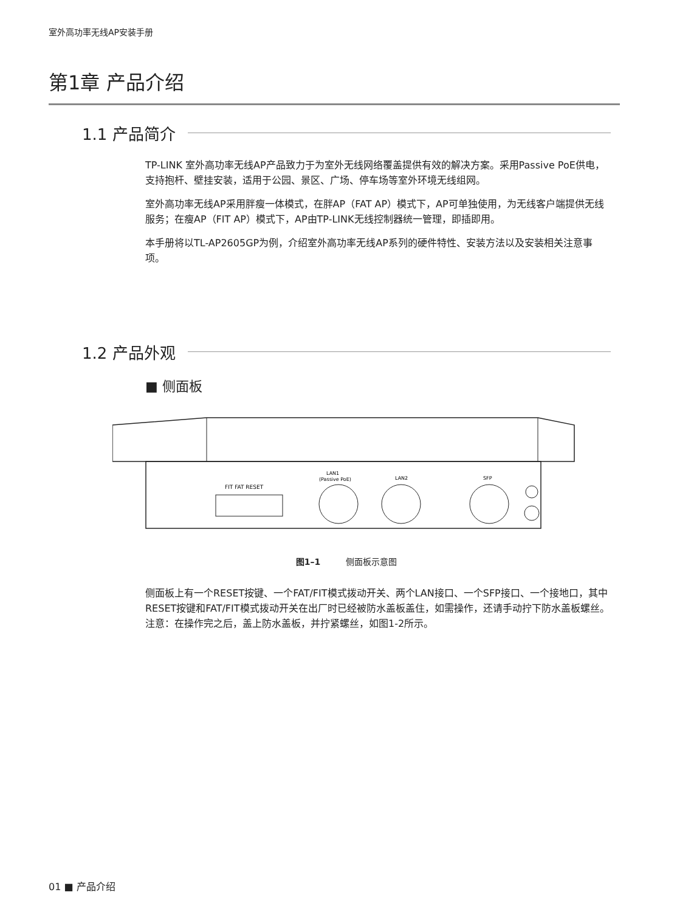室外高功率无线AP安装手册
第1章 产品介绍
1.1 产品简介
TP-LINK 室外高功率无线AP产品致力于为室外无线网络覆盖提供有效的解决方案。采用Passive PoE供电，支持抱杆、壁挂安装，适用于公园、景区、广场、停车场等室外环境无线组网。
室外高功率无线AP采用胖瘦一体模式，在胖AP（FAT AP）模式下，AP可单独使用，为无线客户端提供无线服务；在瘦AP（FIT AP）模式下，AP由TP-LINK无线控制器统一管理，即插即用。
本手册将以TL-AP2605GP为例，介绍室外高功率无线AP系列的硬件特性、安装方法以及安装相关注意事项。
1.2 产品外观
■ 侧面板
FIT FAT RESET
LAN1
(Passive PoE)
LAN2
SFP
图1–1　　　侧面板示意图
侧面板上有一个RESET按键、一个FAT/FIT模式拨动开关、两个LAN接口、一个SFP接口、一个接地口，其中RESET按键和FAT/FIT模式拨动开关在出厂时已经被防水盖板盖住，如需操作，还请手动拧下防水盖板螺丝。注意：在操作完之后，盖上防水盖板，并拧紧螺丝，如图1-2所示。
01 ■ 产品介绍